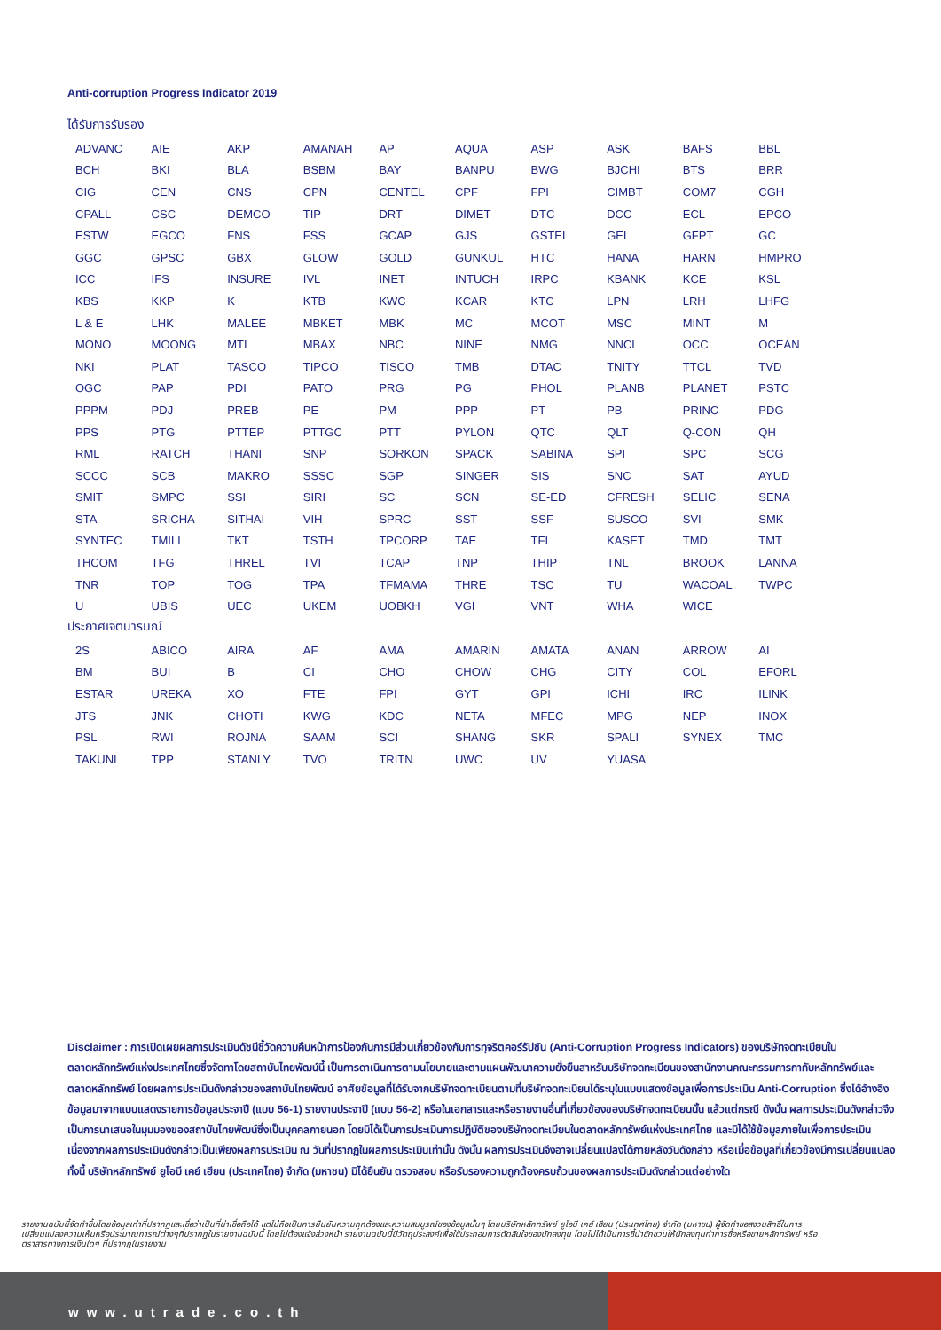Anti-corruption Progress Indicator 2019
ได้รับการรับรอง
| ADVANC | AIE | AKP | AMANAH | AP | AQUA | ASP | ASK | BAFS | BBL |
| BCH | BKI | BLA | BSBM | BAY | BANPU | BWG | BJCHI | BTS | BRR |
| CIG | CEN | CNS | CPN | CENTEL | CPF | FPI | CIMBT | COM7 | CGH |
| CPALL | CSC | DEMCO | TIP | DRT | DIMET | DTC | DCC | ECL | EPCO |
| ESTW | EGCO | FNS | FSS | GCAP | GJS | GSTEL | GEL | GFPT | GC |
| GGC | GPSC | GBX | GLOW | GOLD | GUNKUL | HTC | HANA | HARN | HMPRO |
| ICC | IFS | INSURE | IVL | INET | INTUCH | IRPC | KBANK | KCE | KSL |
| KBS | KKP | K | KTB | KWC | KCAR | KTC | LPN | LRH | LHFG |
| L & E | LHK | MALEE | MBKET | MBK | MC | MCOT | MSC | MINT | M |
| MONO | MOONG | MTI | MBAX | NBC | NINE | NMG | NNCL | OCC | OCEAN |
| NKI | PLAT | TASCO | TIPCO | TISCO | TMB | DTAC | TNITY | TTCL | TVD |
| OGC | PAP | PDI | PATO | PRG | PG | PHOL | PLANB | PLANET | PSTC |
| PPPM | PDJ | PREB | PE | PM | PPP | PT | PB | PRINC | PDG |
| PPS | PTG | PTTEP | PTTGC | PTT | PYLON | QTC | QLT | Q-CON | QH |
| RML | RATCH | THANI | SNP | SORKON | SPACK | SABINA | SPI | SPC | SCG |
| SCCC | SCB | MAKRO | SSSC | SGP | SINGER | SIS | SNC | SAT | AYUD |
| SMIT | SMPC | SSI | SIRI | SC | SCN | SE-ED | CFRESH | SELIC | SENA |
| STA | SRICHA | SITHAI | VIH | SPRC | SST | SSF | SUSCO | SVI | SMK |
| SYNTEC | TMILL | TKT | TSTH | TPCORP | TAE | TFI | KASET | TMD | TMT |
| THCOM | TFG | THREL | TVI | TCAP | TNP | THIP | TNL | BROOK | LANNA |
| TNR | TOP | TOG | TPA | TFMAMA | THRE | TSC | TU | WACOAL | TWPC |
| U | UBIS | UEC | UKEM | UOBKH | VGI | VNT | WHA | WICE | |
ประกาศเจตนารมณ์
| 2S | ABICO | AIRA | AF | AMA | AMARIN | AMATA | ANAN | ARROW | AI |
| BM | BUI | B | CI | CHO | CHOW | CHG | CITY | COL | EFORL |
| ESTAR | UREKA | XO | FTE | FPI | GYT | GPI | ICHI | IRC | ILINK |
| JTS | JNK | CHOTI | KWG | KDC | NETA | MFEC | MPG | NEP | INOX |
| PSL | RWI | ROJNA | SAAM | SCI | SHANG | SKR | SPALI | SYNEX | TMC |
| TAKUNI | TPP | STANLY | TVO | TRITN | UWC | UV | YUASA | | |
Disclaimer : การเปิดเผยผลการประเมินดัชนีชี้วัดความคืบหน้าการป้องกันการมีส่วนเกี่ยวข้องกับการทุจริตคอร์รัปชัน (Anti-Corruption Progress Indicators) ของบริษัทจดทะเบียนในตลาดหลักทรัพย์แห่งประเทศไทยซึ่งจัดทาโดยสถาบันไทยพัฒน์นี้ เป็นการดาเนินการตามนโยบายและตามแผนพัฒนาความยั่งยืนสาหรับบริษัทจดทะเบียนของสานักงานคณะกรรมการกากับหลักทรัพย์และตลาดหลักทรัพย์ โดยผลการประเมินดังกล่าวของสถาบันไทยพัฒน์ อาศัยข้อมูลที่ได้รับจากบริษัทจดทะเบียนตามที่บริษัทจดทะเบียนได้ระบุในแบบแสดงข้อมูลเพื่อการประเมิน Anti-Corruption ซึ่งได้อ้างอิงข้อมูลมาจากแบบแสดงรายการข้อมูลประจาปี (แบบ 56-1) รายงานประจาปี (แบบ 56-2) หรือในเอกสารและหรือรายงานอื่นที่เกี่ยวข้องของบริษัทจดทะเบียนนั้น แล้วแต่กรณี ดังนั้น ผลการประเมินดังกล่าวจึงเป็นการนาเสนอในมุมมองของสถาบันไทยพัฒน์ซึ่งเป็นบุคคลภายนอก โดยมิได้เป็นการประเมินการปฏิบัติของบริษัทจดทะเบียนในตลาดหลักทรัพย์แห่งประเทศไทย และมิได้ใช้ข้อมูลภายในเพื่อการประเมิน เนื่องจากผลการประเมินดังกล่าวเป็นเพียงผลการประเมิน ณ วันที่ปรากฏในผลการประเมินเท่านั้น ดังนั้น ผลการประเมินจึงอาจเปลี่ยนแปลงได้ภายหลังวันดังกล่าว หรือเมื่อข้อมูลที่เกี่ยวข้องมีการเปลี่ยนแปลง ทั้งนี้ บริษัทหลักทรัพย์ ยูโอบี เคย์ เฮียน (ประเทศไทย) จำกัด (มหาชน) มิได้ยืนยัน ตรวจสอบ หรือรับรองความถูกต้องครบถ้วนของผลการประเมินดังกล่าวแต่อย่างใด
รายงานฉบับนี้จัดทำขึ้นโดยข้อมูลเท่าที่ปรากฏและเชื่อว่าเป็นที่น่าเชื่อถือได้ แต่ไม่ถือเป็นการยืนยันความถูกต้องและความสมบูรณ์ของข้อมูลนั้นๆ โดยบริษัทหลักทรัพย์ ยูโอบี เคย์ เฮียน (ประเทศไทย) จำกัด (มหาชน) ผู้จัดทำขอสงวนสิทธิ์ในการเปลี่ยนแปลงความเห็นหรือประมาณการณ์ต่างๆที่ปรากฏในรายงานฉบับนี้ โดยไม่ต้องแจ้งล่วงหน้า รายงานฉบับนี้มีวัตถุประสงค์เพื่อใช้ประกอบการตัดสินใจของนักลงทุน โดยไม่ได้เป็นการชี้นำชักชวนให้นักลงทุนทำการซื้อหรือขายหลักทรัพย์ หรือตราสารทางการเงินใดๆ ที่ปรากฏในรายงาน
www.utrade.co.th